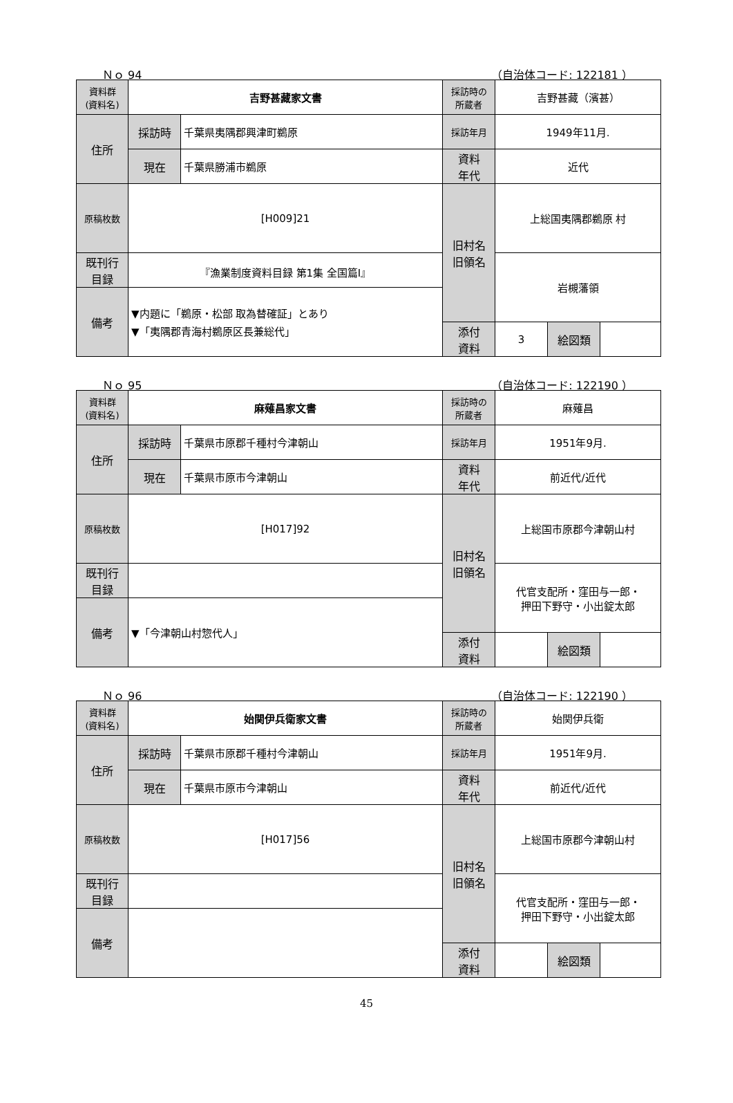Ｎｏ 94 （自治体コード: 122181 ）
| 資料群 (資料名) | 吉野甚藏家文書 | | 採訪時の 所蔵者 | 吉野甚藏（濱甚） | | |
| 住所 | 採訪時 | 千葉県夷隅郡興津町鵜原 | 採訪年月 | 1949年11月. | | |
| | 現在 | 千葉県勝浦市鵜原 | 資料 年代 | 近代 | | |
| 原稿枚数 | [H009]21 | | 旧村名 旧領名 | 上総国夷隅郡鵜原 村 | | |
| 既刊行 目録 | 『漁業制度資料目録 第1集 全国篇Ⅰ』 | | | 岩槻藩領 | | |
| 備考 | ▼内題に「鵜原・松部 取為替確証」とあり ▼「夷隅郡青海村鵜原区長兼総代」 | | | | | |
| | | | 添付 資料 | 3 | 絵図類 | |
Ｎｏ 95 （自治体コード: 122190 ）
| 資料群 (資料名) | 麻薙昌家文書 | | 採訪時の 所蔵者 | 麻薙昌 | | |
| 住所 | 採訪時 | 千葉県市原郡千種村今津朝山 | 採訪年月 | 1951年9月. | | |
| | 現在 | 千葉県市原市今津朝山 | 資料 年代 | 前近代/近代 | | |
| 原稿枚数 | [H017]92 | | 旧村名 旧領名 | 上総国市原郡今津朝山村 | | |
| 既刊行 目録 | | | | 代官支配所・窪田与一郎・ 押田下野守・小出錠太郎 | | |
| 備考 | ▼「今津朝山村惣代人」 | | | | | |
| | | | 添付 資料 | | 絵図類 | |
Ｎｏ 96 （自治体コード: 122190 ）
| 資料群 (資料名) | 始関伊兵衛家文書 | | 採訪時の 所蔵者 | 始関伊兵衛 | | |
| 住所 | 採訪時 | 千葉県市原郡千種村今津朝山 | 採訪年月 | 1951年9月. | | |
| | 現在 | 千葉県市原市今津朝山 | 資料 年代 | 前近代/近代 | | |
| 原稿枚数 | [H017]56 | | 旧村名 旧領名 | 上総国市原郡今津朝山村 | | |
| 既刊行 目録 | | | | 代官支配所・窪田与一郎・ 押田下野守・小出錠太郎 | | |
| 備考 | | | | | | |
| | | | 添付 資料 | | 絵図類 | |
45